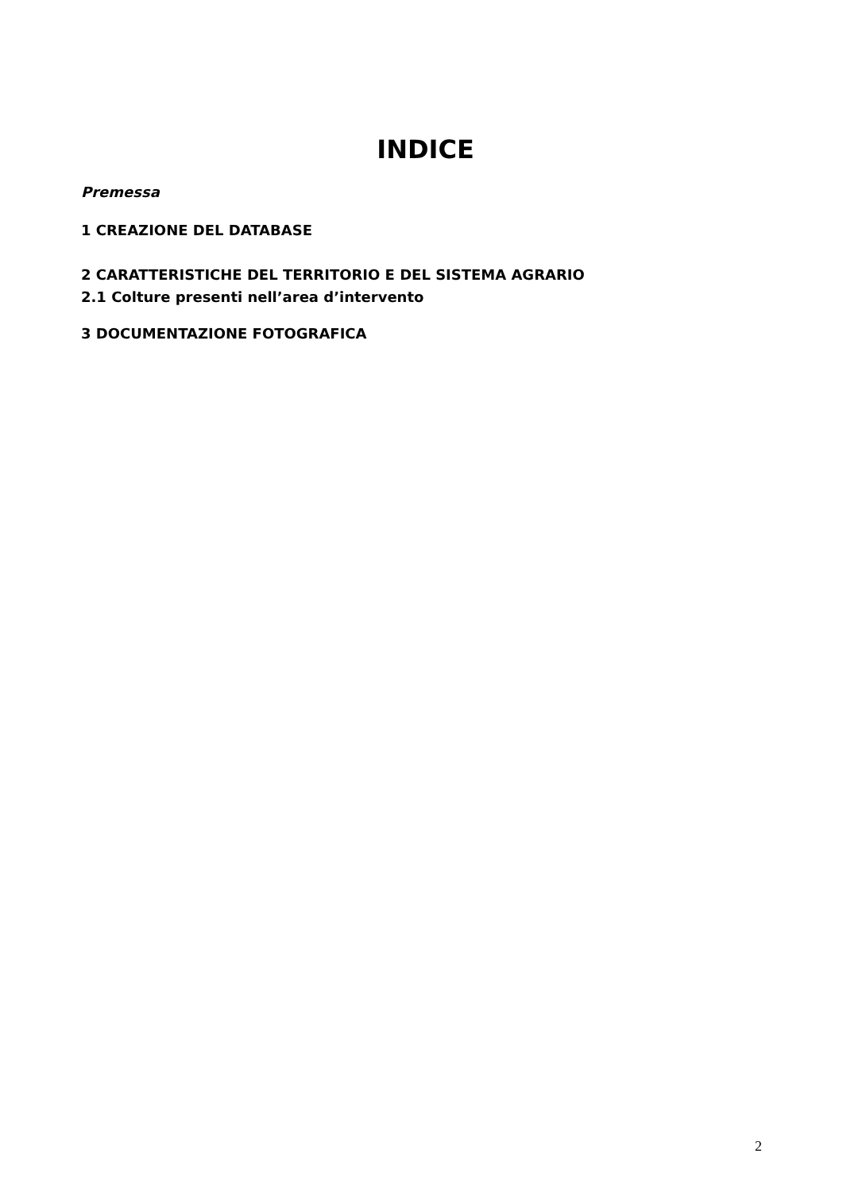INDICE
Premessa
1 CREAZIONE DEL DATABASE
2 CARATTERISTICHE DEL TERRITORIO E DEL SISTEMA AGRARIO
2.1 Colture presenti nell’area d’intervento
3 DOCUMENTAZIONE FOTOGRAFICA
2